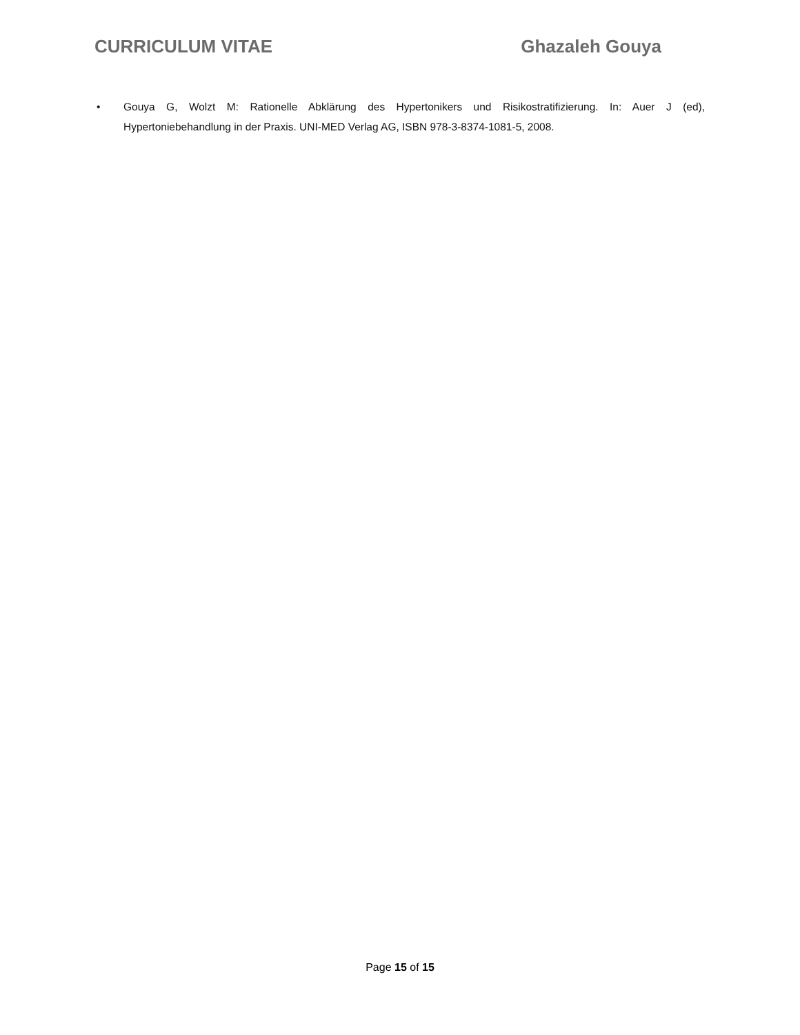CURRICULUM VITAE Ghazaleh Gouya
• Gouya G, Wolzt M: Rationelle Abklärung des Hypertonikers und Risikostratifizierung. In: Auer J (ed), Hypertoniebehandlung in der Praxis. UNI-MED Verlag AG, ISBN 978-3-8374-1081-5, 2008.
Page 15 of 15